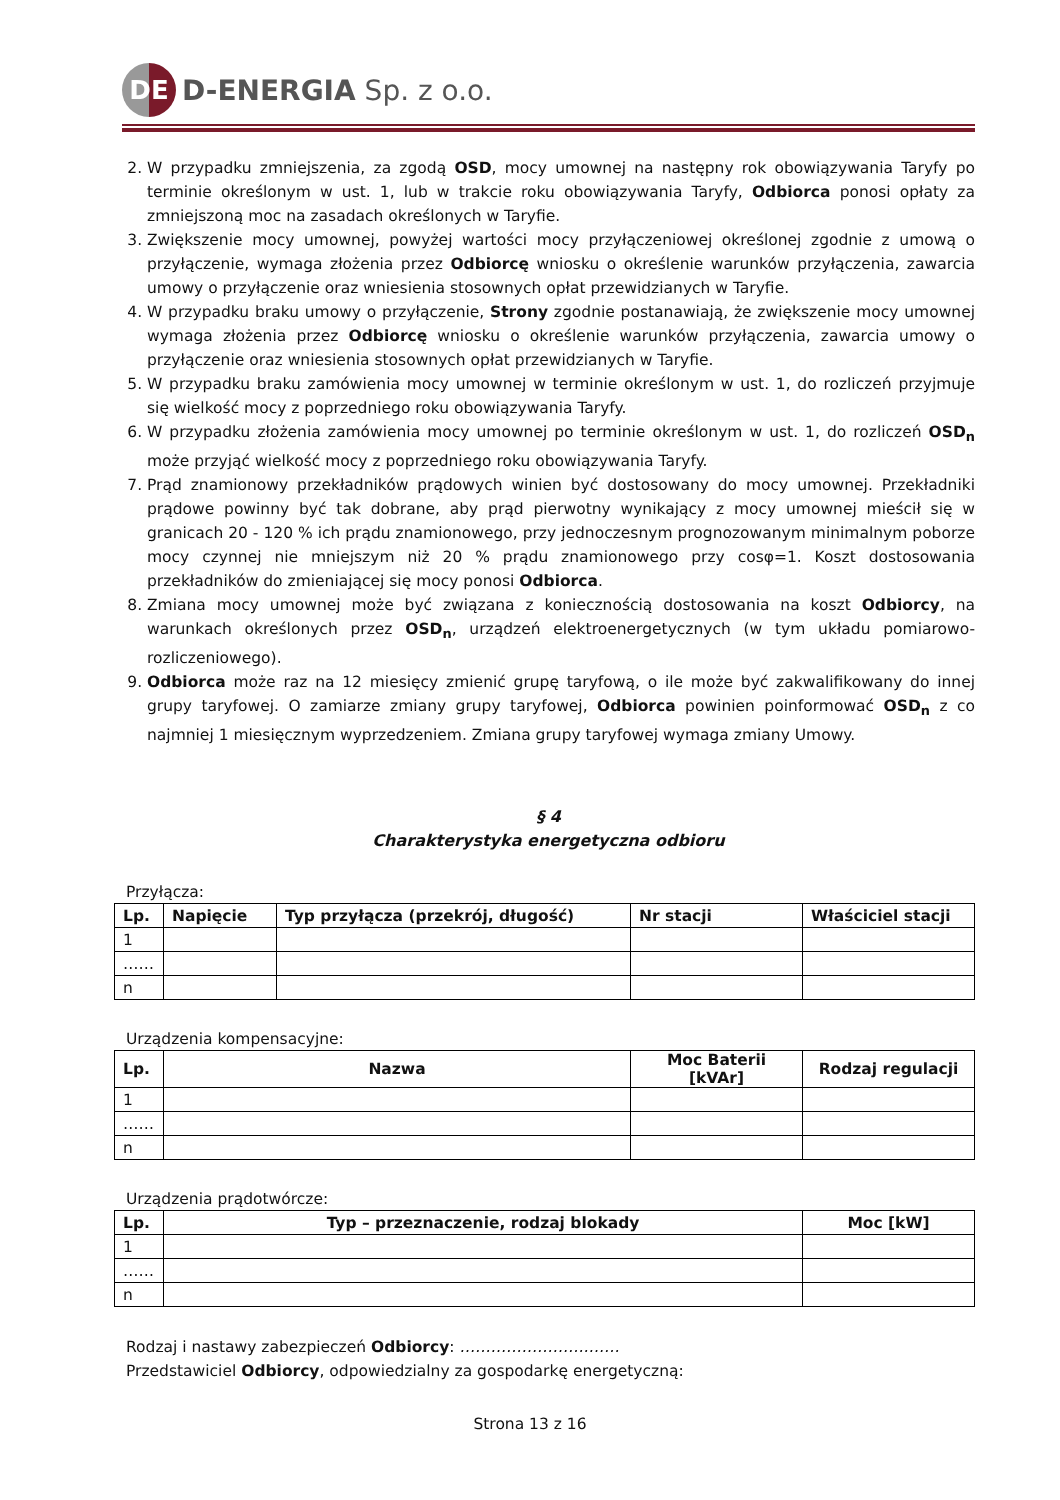DE
D-ENERGIA Sp. z o.o.
2. W przypadku zmniejszenia, za zgodą OSD, mocy umownej na następny rok obowiązywania Taryfy po terminie określonym w ust. 1, lub w trakcie roku obowiązywania Taryfy, Odbiorca ponosi opłaty za zmniejszoną moc na zasadach określonych w Taryfie.
3. Zwiększenie mocy umownej, powyżej wartości mocy przyłączeniowej określonej zgodnie z umową o przyłączenie, wymaga złożenia przez Odbiorcę wniosku o określenie warunków przyłączenia, zawarcia umowy o przyłączenie oraz wniesienia stosownych opłat przewidzianych w Taryfie.
4. W przypadku braku umowy o przyłączenie, Strony zgodnie postanawiają, że zwiększenie mocy umownej wymaga złożenia przez Odbiorcę wniosku o określenie warunków przyłączenia, zawarcia umowy o przyłączenie oraz wniesienia stosownych opłat przewidzianych w Taryfie.
5. W przypadku braku zamówienia mocy umownej w terminie określonym w ust. 1, do rozliczeń przyjmuje się wielkość mocy z poprzedniego roku obowiązywania Taryfy.
6. W przypadku złożenia zamówienia mocy umownej po terminie określonym w ust. 1, do rozliczeń OSD<sub>n</sub> może przyjąć wielkość mocy z poprzedniego roku obowiązywania Taryfy.
7. Prąd znamionowy przekładników prądowych winien być dostosowany do mocy umownej. Przekładniki prądowe powinny być tak dobrane, aby prąd pierwotny wynikający z mocy umownej mieścił się w granicach 20 - 120 % ich prądu znamionowego, przy jednoczesnym prognozowanym minimalnym poborze mocy czynnej nie mniejszym niż 20 % prądu znamionowego przy cosφ=1. Koszt dostosowania przekładników do zmieniającej się mocy ponosi Odbiorca.
8. Zmiana mocy umownej może być związana z koniecznością dostosowania na koszt Odbiorcy, na warunkach określonych przez OSD<sub>n</sub>, urządzeń elektroenergetycznych (w tym układu pomiarowo-rozliczeniowego).
9. Odbiorca może raz na 12 miesięcy zmienić grupę taryfową, o ile może być zakwalifikowany do innej grupy taryfowej. O zamiarze zmiany grupy taryfowej, Odbiorca powinien poinformować OSD<sub>n</sub> z co najmniej 1 miesięcznym wyprzedzeniem. Zmiana grupy taryfowej wymaga zmiany Umowy.
§ 4
Charakterystyka energetyczna odbioru
Przyłącza:
| Lp. | Napięcie | Typ przyłącza (przekrój, długość) | Nr stacji | Właściciel stacji |
| --- | --- | --- | --- | --- |
| 1 | | | | |
| …… | | | | |
| n | | | | |
Urządzenia kompensacyjne:
| Lp. | Nazwa | Moc Baterii [kVAr] | Rodzaj regulacji |
| --- | --- | --- | --- |
| 1 | | | |
| …… | | | |
| n | | | |
Urządzenia prądotwórcze:
| Lp. | Typ – przeznaczenie, rodzaj blokady | Moc [kW] |
| --- | --- | --- |
| 1 | | |
| …… | | |
| n | | |
Rodzaj i nastawy zabezpieczeń Odbiorcy: …………………….……
Przedstawiciel Odbiorcy, odpowiedzialny za gospodarkę energetyczną:
Strona 13 z 16